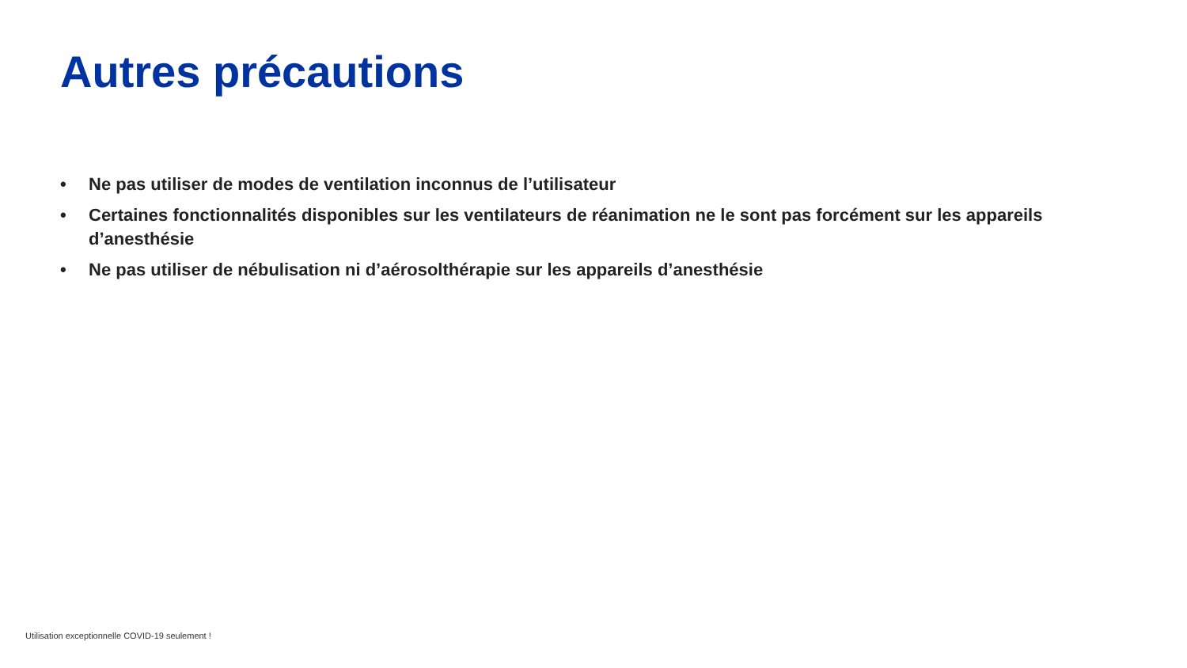Autres précautions
• Ne pas utiliser de modes de ventilation inconnus de l’utilisateur
• Certaines fonctionnalités disponibles sur les ventilateurs de réanimation ne le sont pas forcément sur les appareils d’anesthésie
• Ne pas utiliser de nébulisation ni d’aérosolthérapie sur les appareils d’anesthésie
Utilisation exceptionnelle COVID-19 seulement !